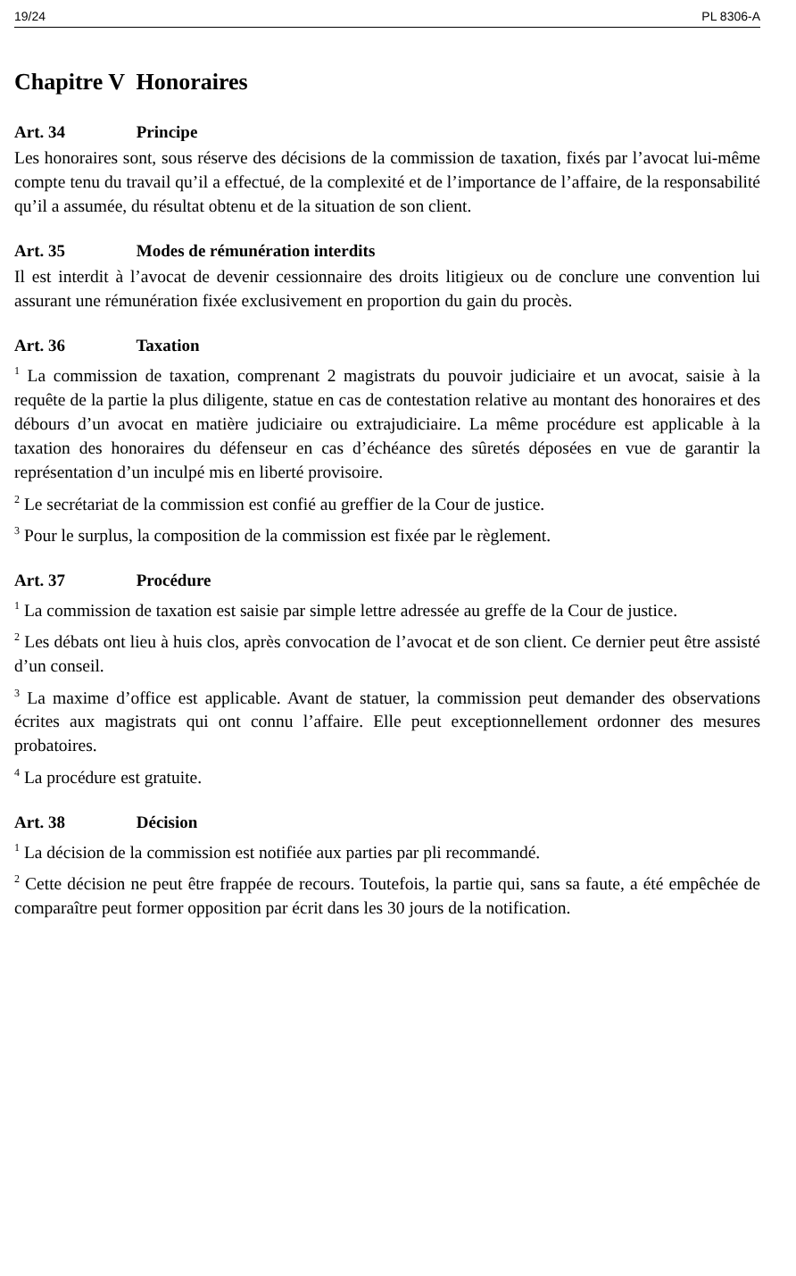19/24 PL 8306-A
Chapitre V Honoraires
Art. 34 Principe
Les honoraires sont, sous réserve des décisions de la commission de taxation, fixés par l’avocat lui-même compte tenu du travail qu’il a effectué, de la complexité et de l’importance de l’affaire, de la responsabilité qu’il a assumée, du résultat obtenu et de la situation de son client.
Art. 35 Modes de rémunération interdits
Il est interdit à l’avocat de devenir cessionnaire des droits litigieux ou de conclure une convention lui assurant une rémunération fixée exclusivement en proportion du gain du procès.
Art. 36 Taxation
<sup>1</sup> La commission de taxation, comprenant 2 magistrats du pouvoir judiciaire et un avocat, saisie à la requête de la partie la plus diligente, statue en cas de contestation relative au montant des honoraires et des débours d’un avocat en matière judiciaire ou extrajudiciaire. La même procédure est applicable à la taxation des honoraires du défenseur en cas d’échéance des sûretés déposées en vue de garantir la représentation d’un inculpé mis en liberté provisoire.
<sup>2</sup> Le secrétariat de la commission est confié au greffier de la Cour de justice.
<sup>3</sup> Pour le surplus, la composition de la commission est fixée par le règlement.
Art. 37 Procédure
<sup>1</sup> La commission de taxation est saisie par simple lettre adressée au greffe de la Cour de justice.
<sup>2</sup> Les débats ont lieu à huis clos, après convocation de l’avocat et de son client. Ce dernier peut être assisté d’un conseil.
<sup>3</sup> La maxime d’office est applicable. Avant de statuer, la commission peut demander des observations écrites aux magistrats qui ont connu l’affaire. Elle peut exceptionnellement ordonner des mesures probatoires.
<sup>4</sup> La procédure est gratuite.
Art. 38 Décision
<sup>1</sup> La décision de la commission est notifiée aux parties par pli recommandé.
<sup>2</sup> Cette décision ne peut être frappée de recours. Toutefois, la partie qui, sans sa faute, a été empêchée de comparaître peut former opposition par écrit dans les 30 jours de la notification.